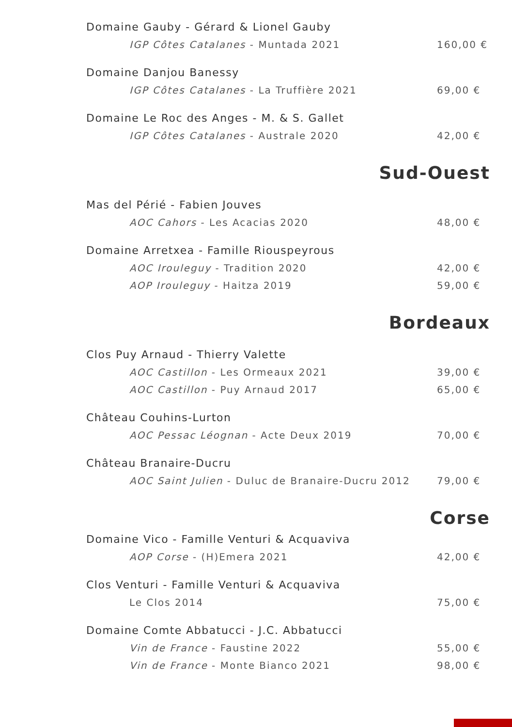Domaine Gauby - Gérard & Lionel Gauby
IGP Côtes Catalanes - Muntada 2021 160,00 €
Domaine Danjou Banessy
IGP Côtes Catalanes - La Truffière 2021 69,00 €
Domaine Le Roc des Anges - M. & S. Gallet
IGP Côtes Catalanes - Australe 2020 42,00 €
Sud-Ouest
Mas del Périé - Fabien Jouves
AOC Cahors - Les Acacias 2020 48,00 €
Domaine Arretxea - Famille Riouspeyrous
AOC Irouleguy - Tradition 2020 42,00 €
AOP Irouleguy - Haitza 2019 59,00 €
Bordeaux
Clos Puy Arnaud - Thierry Valette
AOC Castillon - Les Ormeaux 2021 39,00 €
AOC Castillon - Puy Arnaud 2017 65,00 €
Château Couhins-Lurton
AOC Pessac Léognan - Acte Deux 2019 70,00 €
Château Branaire-Ducru
AOC Saint Julien - Duluc de Branaire-Ducru 2012 79,00 €
Corse
Domaine Vico - Famille Venturi & Acquaviva
AOP Corse - (H)Emera 2021 42,00 €
Clos Venturi - Famille Venturi & Acquaviva
Le Clos 2014 75,00 €
Domaine Comte Abbatucci - J.C. Abbatucci
Vin de France - Faustine 2022 55,00 €
Vin de France - Monte Bianco 2021 98,00 €